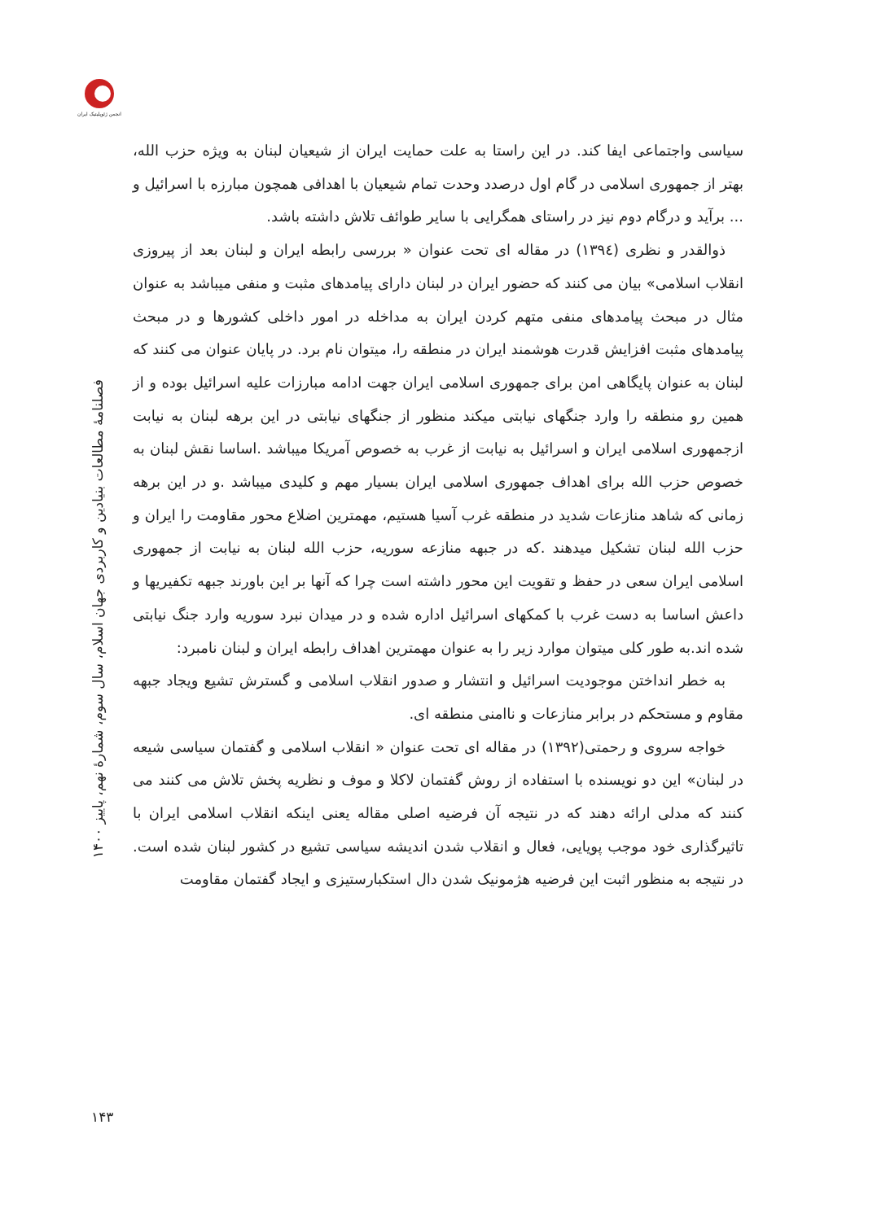انجمن ژئوپلیتیک ایران
فصلنامهٔ مطالعات بنیادین و کاربردی جهان اسلام، سال سوم، شمارهٔ نهم، پاییز ۱۴۰۰
سیاسی واجتماعی ایفا کند. در این راستا به علت حمایت ایران از شیعیان لبنان به ویژه حزب الله، بهتر از جمهوری اسلامی در گام اول درصدد وحدت تمام شیعیان با اهدافی همچون مبارزه با اسرائیل و ... برآید و درگام دوم نیز در راستای همگرایی با سایر طوائف تلاش داشته باشد.
ذوالقدر و نظری (١٣٩٤) در مقاله ای تحت عنوان « بررسی رابطه ایران و لبنان بعد از پیروزی انقلاب اسلامی» بیان می کنند که حضور ایران در لبنان دارای پیامدهای مثبت و منفی میباشد به عنوان مثال در مبحث پیامدهای منفی متهم کردن ایران به مداخله در امور داخلی کشورها و در مبحث پیامدهای مثبت افزایش قدرت هوشمند ایران در منطقه را، میتوان نام برد. در پایان عنوان می کنند که لبنان به عنوان پایگاهی امن برای جمهوری اسلامی ایران جهت ادامه مبارزات علیه اسرائیل بوده و از همین رو منطقه را وارد جنگهای نیابتی میکند منظور از جنگهای نیابتی در این برهه لبنان به نیابت ازجمهوری اسلامی ایران و اسرائیل به نیابت از غرب به خصوص آمریکا میباشد .اساسا نقش لبنان به خصوص حزب الله برای اهداف جمهوری اسلامی ایران بسیار مهم و کلیدی میباشد .و در این برهه زمانی که شاهد منازعات شدید در منطقه غرب آسیا هستیم، مهمترین اضلاع محور مقاومت را ایران و حزب الله لبنان تشکیل میدهند .که در جبهه منازعه سوریه، حزب الله لبنان به نیابت از جمهوری اسلامی ایران سعی در حفظ و تقویت این محور داشته است چرا که آنها بر این باورند جبهه تکفیریها و داعش اساسا به دست غرب با کمکهای اسرائیل اداره شده و در میدان نبرد سوریه وارد جنگ نیابتی شده اند.به طور کلی میتوان موارد زیر را به عنوان مهمترین اهداف رابطه ایران و لبنان نامبرد:
به خطر انداختن موجودیت اسرائیل و انتشار و صدور انقلاب اسلامی و گسترش تشیع ویجاد جبهه مقاوم و مستحکم در برابر منازعات و ناامنی منطقه ای.
خواجه سروی و رحمتی(١٣٩٢) در مقاله ای تحت عنوان « انقلاب اسلامی و گفتمان سیاسی شیعه در لبنان» این دو نویسنده با استفاده از روش گفتمان لاکلا و موف و نظریه پخش تلاش می کنند می کنند که مدلی ارائه دهند که در نتیجه آن فرضیه اصلی مقاله یعنی اینکه انقلاب اسلامی ایران با تاثیرگذاری خود موجب پویایی، فعال و انقلاب شدن اندیشه سیاسی تشیع در کشور لبنان شده است. در نتیجه به منظور اثبت این فرضیه هژمونیک شدن دال استکبارستیزی و ایجاد گفتمان مقاومت
۱۴۳